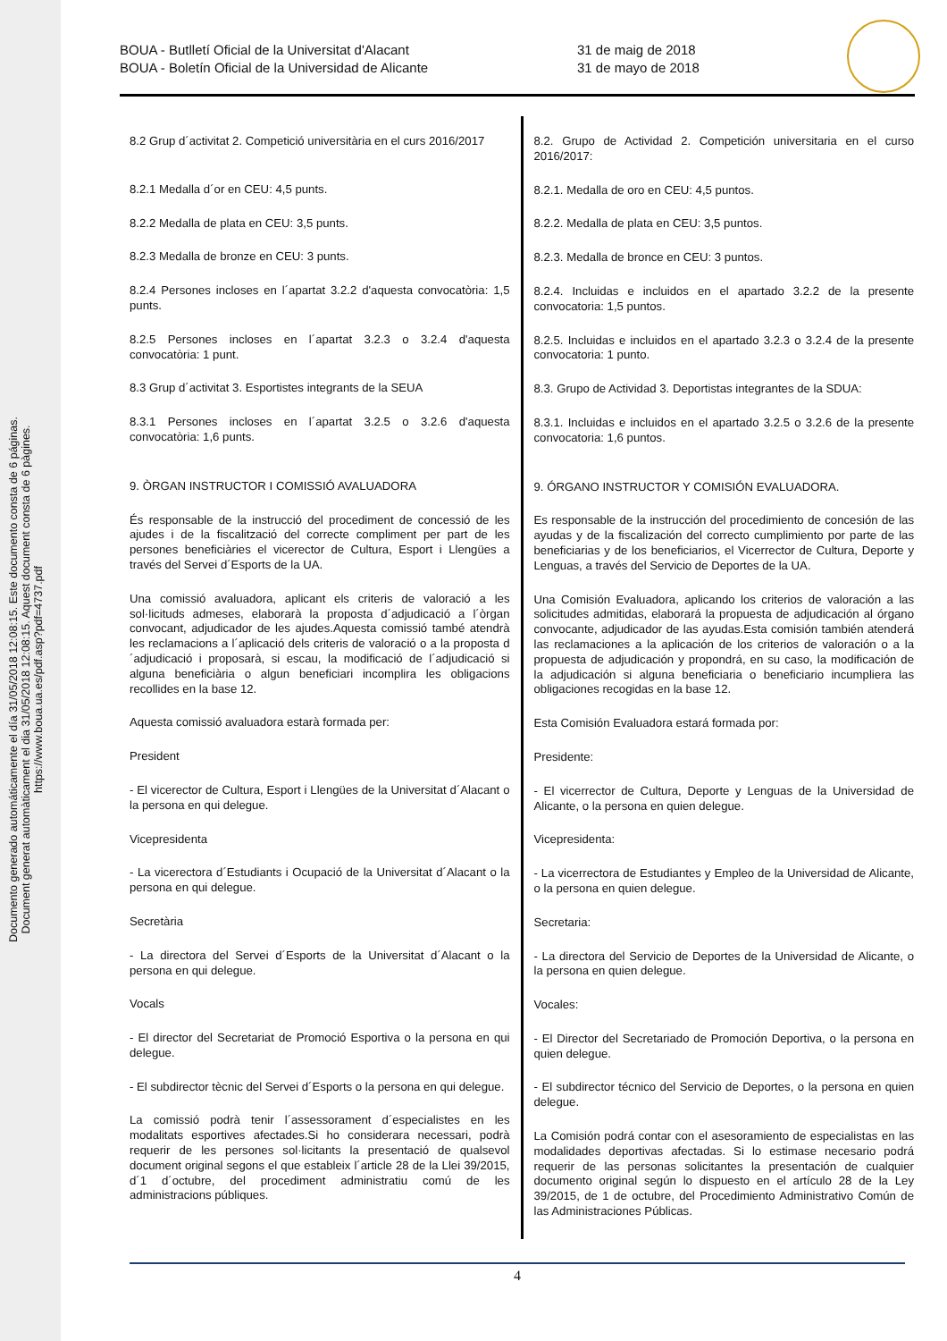Documento generado automáticamente el día 31/05/2018 12:08:15. Este documento consta de 6 páginas.
Document generat automàticament el dia 31/05/2018 12:08:15. Aquest document consta de 6 pàgines.
https://www.boua.ua.es/pdf.asp?pdf=4737.pdf
BOUA - Butlletí Oficial de la Universitat d'Alacant
BOUA - Boletín Oficial de la Universidad de Alicante
31 de maig de 2018
31 de mayo de 2018
8.2 Grup d´activitat 2. Competició universitària en el curs 2016/2017
8.2.1 Medalla d´or en CEU: 4,5 punts.
8.2.2 Medalla de plata en CEU: 3,5 punts.
8.2.3 Medalla de bronze en CEU: 3 punts.
8.2.4 Persones incloses en l´apartat 3.2.2 d'aquesta convocatòria: 1,5 punts.
8.2.5 Persones incloses en l´apartat 3.2.3 o 3.2.4 d'aquesta convocatòria: 1 punt.
8.3 Grup d´activitat 3. Esportistes integrants de la SEUA
8.3.1 Persones incloses en l´apartat 3.2.5 o 3.2.6 d'aquesta convocatòria: 1,6 punts.
9. ÒRGAN INSTRUCTOR I COMISSIÓ AVALUADORA
És responsable de la instrucció del procediment de concessió de les ajudes i de la fiscalització del correcte compliment per part de les persones beneficiàries el vicerector de Cultura, Esport i Llengües a través del Servei d´Esports de la UA.
Una comissió avaluadora, aplicant els criteris de valoració a les sol·licituds admeses, elaborarà la proposta d´adjudicació a l´òrgan convocant, adjudicador de les ajudes.Aquesta comissió també atendrà les reclamacions a l´aplicació dels criteris de valoració o a la proposta d´adjudicació i proposarà, si escau, la modificació de l´adjudicació si alguna beneficiària o algun beneficiari incomplira les obligacions recollides en la base 12.
Aquesta comissió avaluadora estarà formada per:
President
- El vicerector de Cultura, Esport i Llengües de la Universitat d´Alacant o la persona en qui delegue.
Vicepresidenta
- La vicerectora d´Estudiants i Ocupació de la Universitat d´Alacant o la persona en qui delegue.
Secretària
- La directora del Servei d´Esports de la Universitat d´Alacant o la persona en qui delegue.
Vocals
- El director del Secretariat de Promoció Esportiva o la persona en qui delegue.
- El subdirector tècnic del Servei d´Esports o la persona en qui delegue.
La comissió podrà tenir l´assessorament d´especialistes en les modalitats esportives afectades.Si ho considerara necessari, podrà requerir de les persones sol·licitants la presentació de qualsevol document original segons el que estableix l´article 28 de la Llei 39/2015, d´1 d´octubre, del procediment administratiu comú de les administracions públiques.
8.2. Grupo de Actividad 2. Competición universitaria en el curso 2016/2017:
8.2.1. Medalla de oro en CEU: 4,5 puntos.
8.2.2. Medalla de plata en CEU: 3,5 puntos.
8.2.3. Medalla de bronce en CEU: 3 puntos.
8.2.4. Incluidas e incluidos en el apartado 3.2.2 de la presente convocatoria: 1,5 puntos.
8.2.5. Incluidas e incluidos en el apartado 3.2.3 o 3.2.4 de la presente convocatoria: 1 punto.
8.3. Grupo de Actividad 3. Deportistas integrantes de la SDUA:
8.3.1. Incluidas e incluidos en el apartado 3.2.5 o 3.2.6 de la presente convocatoria: 1,6 puntos.
9. ÓRGANO INSTRUCTOR Y COMISIÓN EVALUADORA.
Es responsable de la instrucción del procedimiento de concesión de las ayudas y de la fiscalización del correcto cumplimiento por parte de las beneficiarias y de los beneficiarios, el Vicerrector de Cultura, Deporte y Lenguas, a través del Servicio de Deportes de la UA.
Una Comisión Evaluadora, aplicando los criterios de valoración a las solicitudes admitidas, elaborará la propuesta de adjudicación al órgano convocante, adjudicador de las ayudas.Esta comisión también atenderá las reclamaciones a la aplicación de los criterios de valoración o a la propuesta de adjudicación y propondrá, en su caso, la modificación de la adjudicación si alguna beneficiaria o beneficiario incumpliera las obligaciones recogidas en la base 12.
Esta Comisión Evaluadora estará formada por:
Presidente:
- El vicerrector de Cultura, Deporte y Lenguas de la Universidad de Alicante, o la persona en quien delegue.
Vicepresidenta:
- La vicerrectora de Estudiantes y Empleo de la Universidad de Alicante, o la persona en quien delegue.
Secretaria:
- La directora del Servicio de Deportes de la Universidad de Alicante, o la persona en quien delegue.
Vocales:
- El Director del Secretariado de Promoción Deportiva, o la persona en quien delegue.
- El subdirector técnico del Servicio de Deportes, o la persona en quien delegue.
La Comisión podrá contar con el asesoramiento de especialistas en las modalidades deportivas afectadas. Si lo estimase necesario podrá requerir de las personas solicitantes la presentación de cualquier documento original según lo dispuesto en el artículo 28 de la Ley 39/2015, de 1 de octubre, del Procedimiento Administrativo Común de las Administraciones Públicas.
4